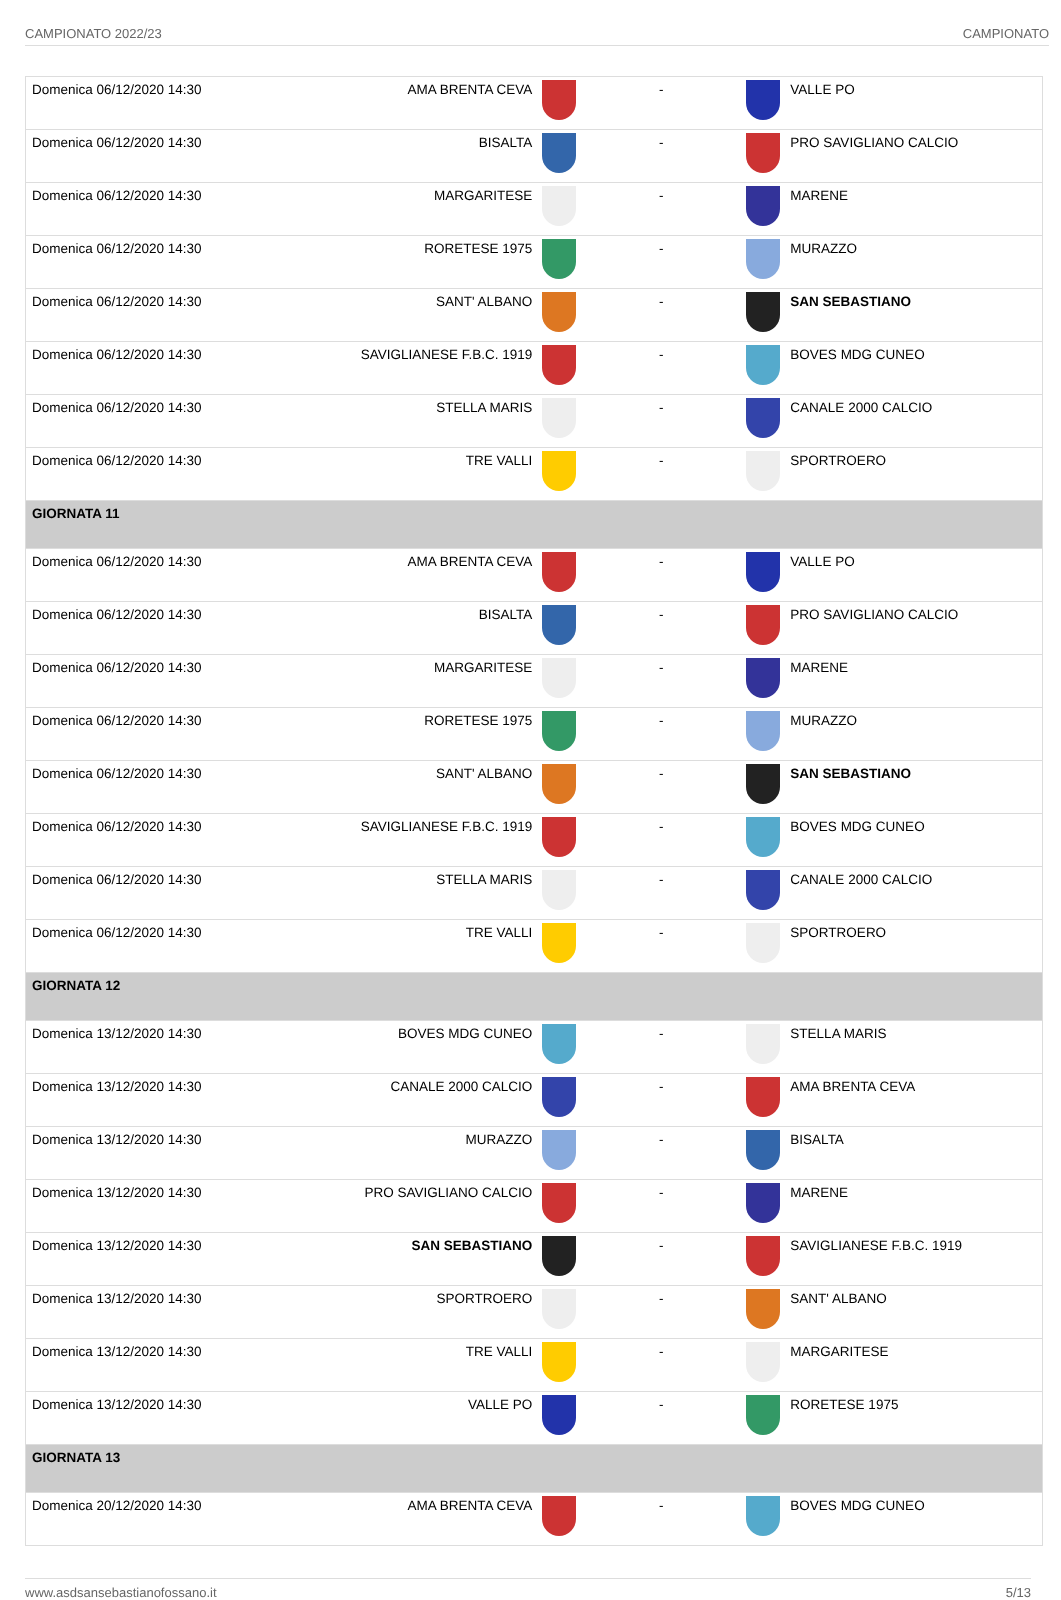CAMPIONATO 2022/23 CAMPIONATO
| Domenica 06/12/2020 14:30 | AMA BRENTA CEVA | | - | | VALLE PO |
| Domenica 06/12/2020 14:30 | BISALTA | | - | | PRO SAVIGLIANO CALCIO |
| Domenica 06/12/2020 14:30 | MARGARITESE | | - | | MARENE |
| Domenica 06/12/2020 14:30 | RORETESE 1975 | | - | | MURAZZO |
| Domenica 06/12/2020 14:30 | SANT' ALBANO | | - | | SAN SEBASTIANO |
| Domenica 06/12/2020 14:30 | SAVIGLIANESE F.B.C. 1919 | | - | | BOVES MDG CUNEO |
| Domenica 06/12/2020 14:30 | STELLA MARIS | | - | | CANALE 2000 CALCIO |
| Domenica 06/12/2020 14:30 | TRE VALLI | | - | | SPORTROERO |
| GIORNATA 11 | | | | | |
| Domenica 06/12/2020 14:30 | AMA BRENTA CEVA | | - | | VALLE PO |
| Domenica 06/12/2020 14:30 | BISALTA | | - | | PRO SAVIGLIANO CALCIO |
| Domenica 06/12/2020 14:30 | MARGARITESE | | - | | MARENE |
| Domenica 06/12/2020 14:30 | RORETESE 1975 | | - | | MURAZZO |
| Domenica 06/12/2020 14:30 | SANT' ALBANO | | - | | SAN SEBASTIANO |
| Domenica 06/12/2020 14:30 | SAVIGLIANESE F.B.C. 1919 | | - | | BOVES MDG CUNEO |
| Domenica 06/12/2020 14:30 | STELLA MARIS | | - | | CANALE 2000 CALCIO |
| Domenica 06/12/2020 14:30 | TRE VALLI | | - | | SPORTROERO |
| GIORNATA 12 | | | | | |
| Domenica 13/12/2020 14:30 | BOVES MDG CUNEO | | - | | STELLA MARIS |
| Domenica 13/12/2020 14:30 | CANALE 2000 CALCIO | | - | | AMA BRENTA CEVA |
| Domenica 13/12/2020 14:30 | MURAZZO | | - | | BISALTA |
| Domenica 13/12/2020 14:30 | PRO SAVIGLIANO CALCIO | | - | | MARENE |
| Domenica 13/12/2020 14:30 | SAN SEBASTIANO | | - | | SAVIGLIANESE F.B.C. 1919 |
| Domenica 13/12/2020 14:30 | SPORTROERO | | - | | SANT' ALBANO |
| Domenica 13/12/2020 14:30 | TRE VALLI | | - | | MARGARITESE |
| Domenica 13/12/2020 14:30 | VALLE PO | | - | | RORETESE 1975 |
| GIORNATA 13 | | | | | |
| Domenica 20/12/2020 14:30 | AMA BRENTA CEVA | | - | | BOVES MDG CUNEO |
www.asdsansebastianofossano.it 5/13